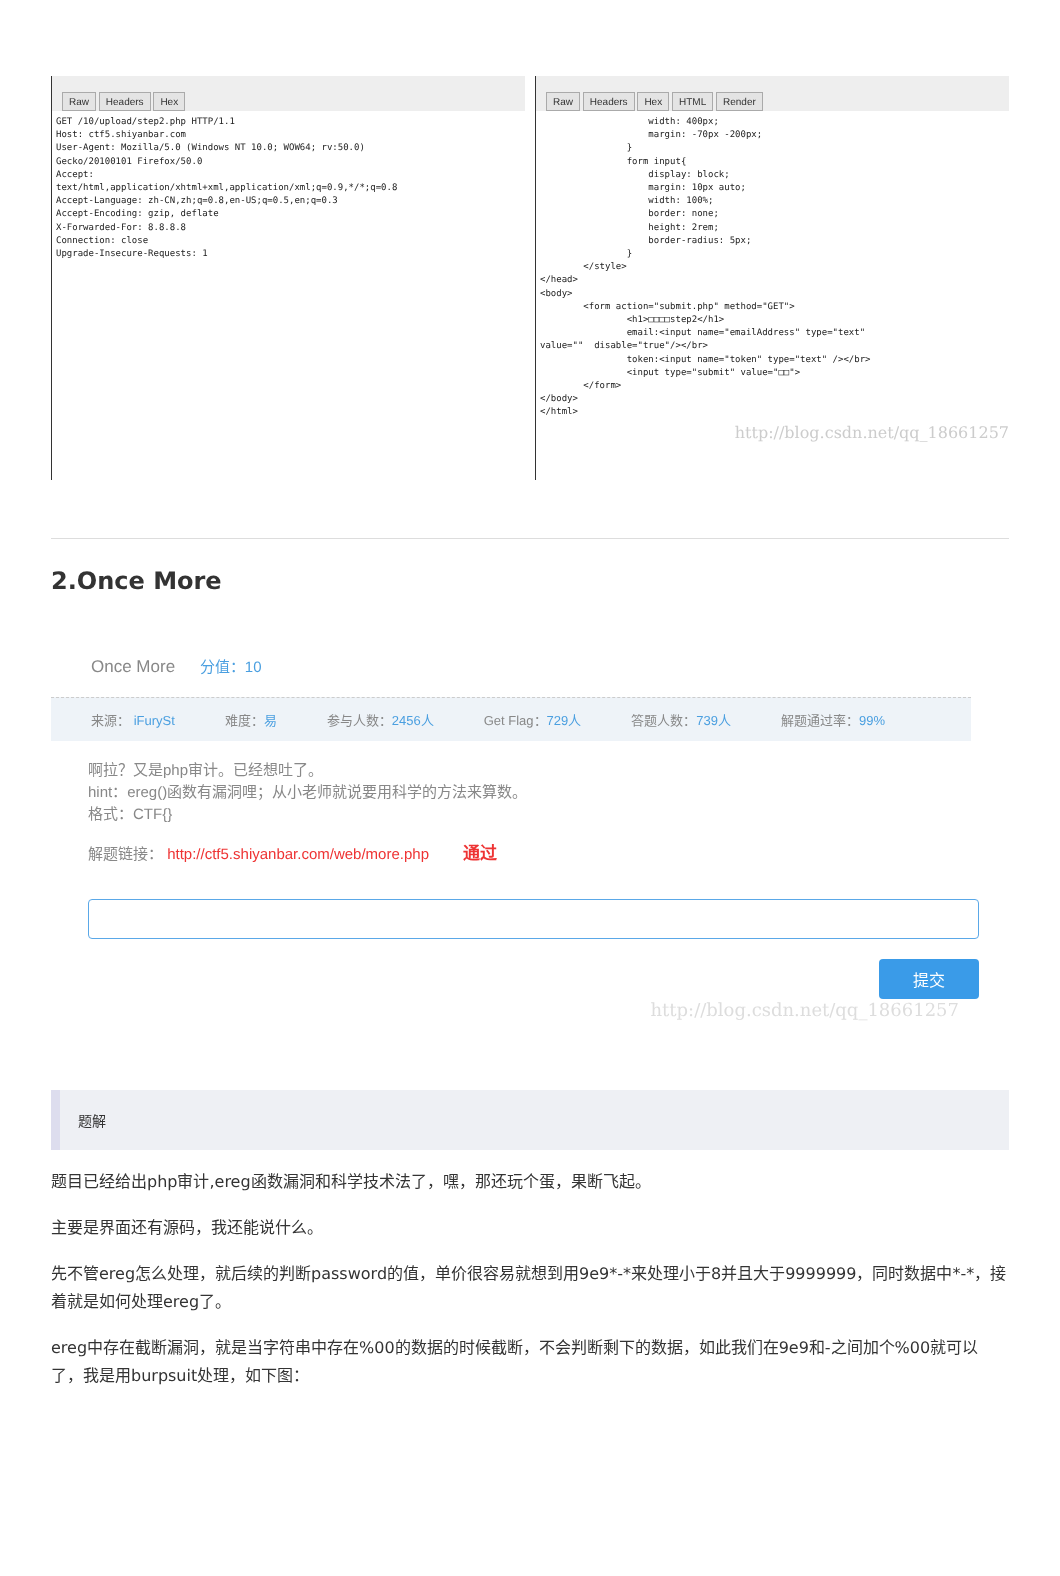Raw Headers Hex
GET /10/upload/step2.php HTTP/1.1
Host: ctf5.shiyanbar.com
User-Agent: Mozilla/5.0 (Windows NT 10.0; WOW64; rv:50.0)
Gecko/20100101 Firefox/50.0
Accept:
text/html,application/xhtml+xml,application/xml;q=0.9,*/*;q=0.8
Accept-Language: zh-CN,zh;q=0.8,en-US;q=0.5,en;q=0.3
Accept-Encoding: gzip, deflate
X-Forwarded-For: 8.8.8.8
Connection: close
Upgrade-Insecure-Requests: 1
Raw Headers Hex HTML Render
                    width: 400px;
                    margin: -70px -200px;
                }
                form input{
                    display: block;
                    margin: 10px auto;
                    width: 100%;
                    border: none;
                    height: 2rem;
                    border-radius: 5px;
                }
        </style>
</head>
<body>
        <form action="submit.php" method="GET">
                <h1>□□□□step2</h1>
                email:<input name="emailAddress" type="text"
value=""  disable="true"/></br>
                token:<input name="token" type="text" /></br>
                <input type="submit" value="□□">
        </form>
</body>
</html>
http://blog.csdn.net/qq_18661257
2.Once More
Once More 分值：10
来源： iFurySt 难度：易 参与人数：2456人 Get Flag：729人 答题人数：739人 解题通过率：99%
啊拉？又是php审计。已经想吐了。
hint：ereg()函数有漏洞哩；从小老师就说要用科学的方法来算数。
格式：CTF{}
解题链接： http://ctf5.shiyanbar.com/web/more.php 通过
提交
http://blog.csdn.net/qq_18661257
题解
题目已经给出php审计,ereg函数漏洞和科学技术法了，嘿，那还玩个蛋，果断飞起。
主要是界面还有源码，我还能说什么。
先不管ereg怎么处理，就后续的判断password的值，单价很容易就想到用9e9*-*来处理小于8并且大于9999999，同时数据中*-*，接着就是如何处理ereg了。
ereg中存在截断漏洞，就是当字符串中存在%00的数据的时候截断，不会判断剩下的数据，如此我们在9e9和-之间加个%00就可以了，我是用burpsuit处理，如下图：